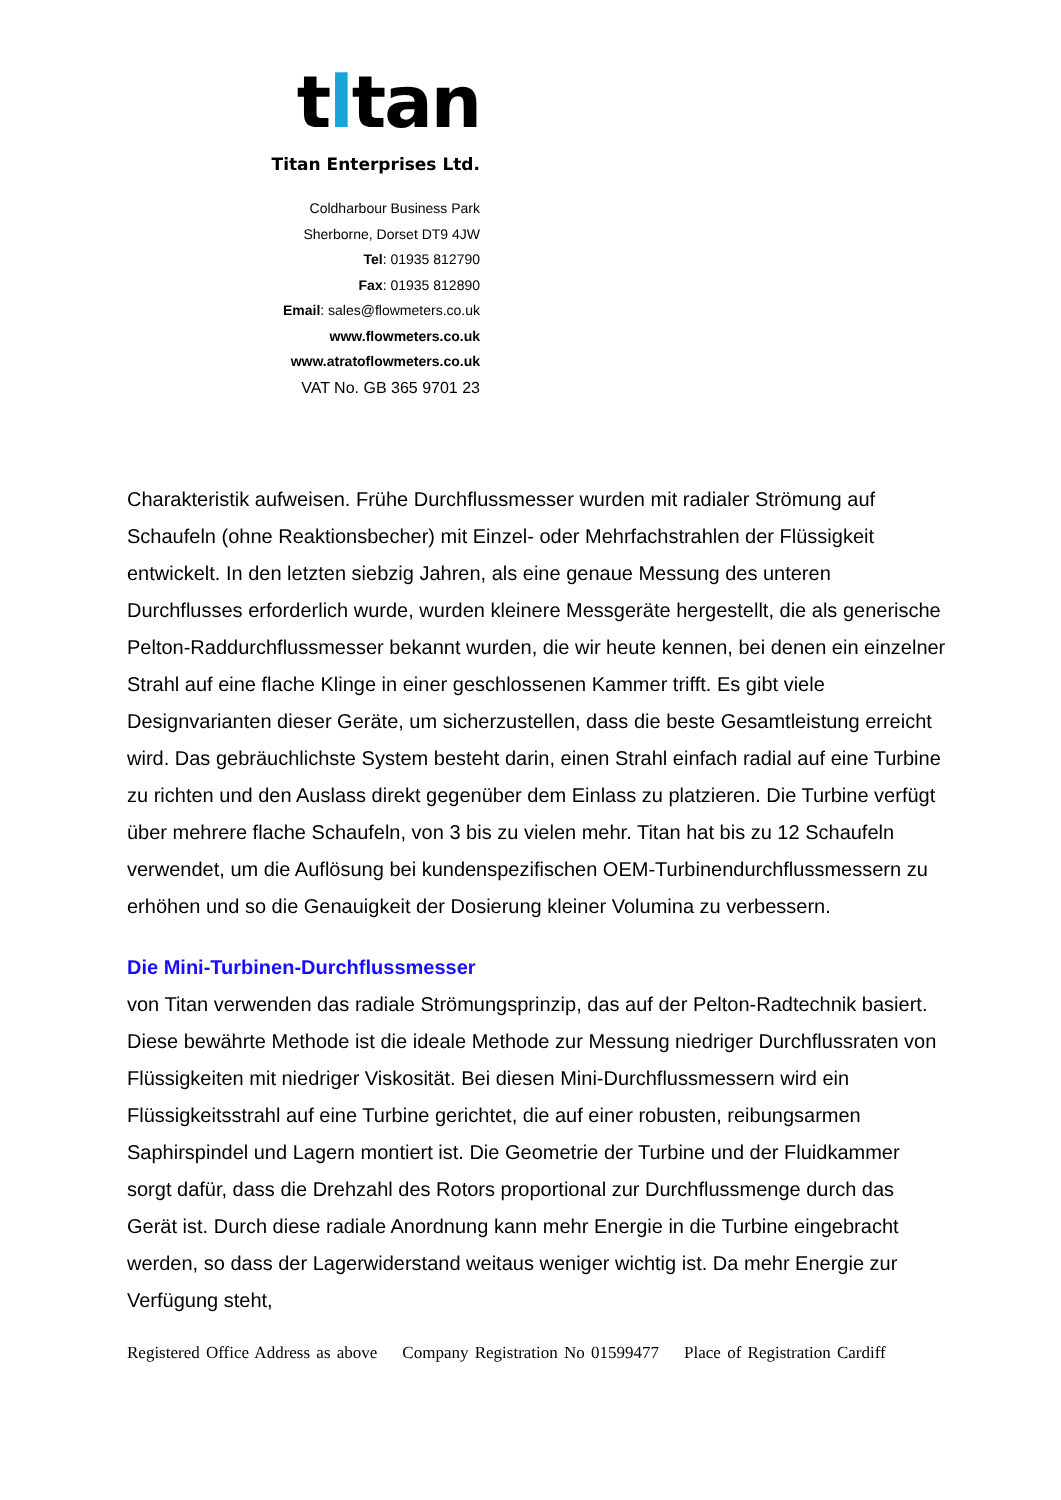tltan
Titan Enterprises Ltd.
Coldharbour Business Park
Sherborne, Dorset DT9 4JW
Tel: 01935 812790
Fax: 01935 812890
Email: sales@flowmeters.co.uk
www.flowmeters.co.uk
www.atratoflowmeters.co.uk
VAT No. GB 365 9701 23
Charakteristik aufweisen. Frühe Durchflussmesser wurden mit radialer Strömung auf Schaufeln (ohne Reaktionsbecher) mit Einzel- oder Mehrfachstrahlen der Flüssigkeit entwickelt. In den letzten siebzig Jahren, als eine genaue Messung des unteren Durchflusses erforderlich wurde, wurden kleinere Messgeräte hergestellt, die als generische Pelton-Raddurchflussmesser bekannt wurden, die wir heute kennen, bei denen ein einzelner Strahl auf eine flache Klinge in einer geschlossenen Kammer trifft. Es gibt viele Designvarianten dieser Geräte, um sicherzustellen, dass die beste Gesamtleistung erreicht wird. Das gebräuchlichste System besteht darin, einen Strahl einfach radial auf eine Turbine zu richten und den Auslass direkt gegenüber dem Einlass zu platzieren. Die Turbine verfügt über mehrere flache Schaufeln, von 3 bis zu vielen mehr. Titan hat bis zu 12 Schaufeln verwendet, um die Auflösung bei kundenspezifischen OEM-Turbinendurchflussmessern zu erhöhen und so die Genauigkeit der Dosierung kleiner Volumina zu verbessern.
Die Mini-Turbinen-Durchflussmesser
von Titan verwenden das radiale Strömungsprinzip, das auf der Pelton-Radtechnik basiert. Diese bewährte Methode ist die ideale Methode zur Messung niedriger Durchflussraten von Flüssigkeiten mit niedriger Viskosität. Bei diesen Mini-Durchflussmessern wird ein Flüssigkeitsstrahl auf eine Turbine gerichtet, die auf einer robusten, reibungsarmen Saphirspindel und Lagern montiert ist. Die Geometrie der Turbine und der Fluidkammer sorgt dafür, dass die Drehzahl des Rotors proportional zur Durchflussmenge durch das Gerät ist. Durch diese radiale Anordnung kann mehr Energie in die Turbine eingebracht werden, so dass der Lagerwiderstand weitaus weniger wichtig ist. Da mehr Energie zur Verfügung steht,
Registered Office Address as above Company Registration No 01599477 Place of Registration Cardiff